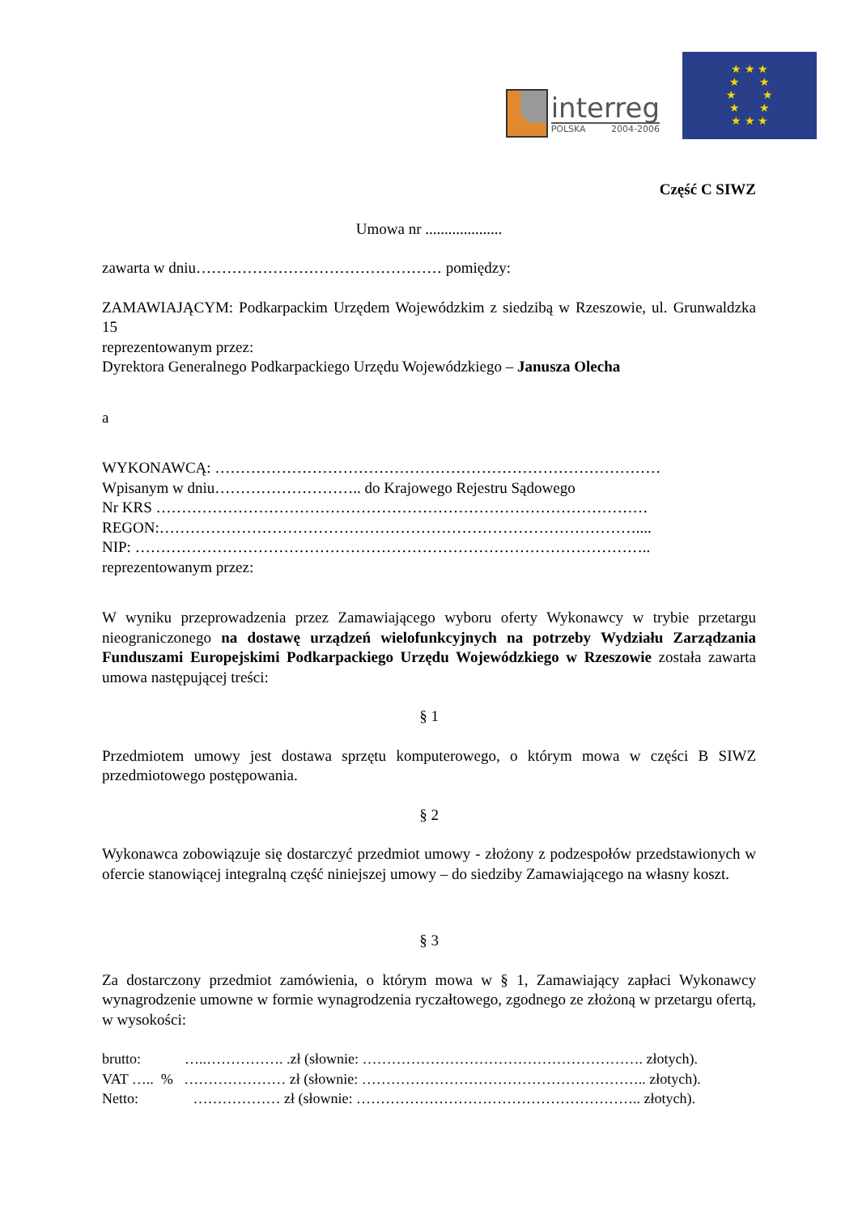interreg
POLSKA 2004-2006
★ ★ ★
★ ★
★ ★
★ ★
★ ★ ★
Część C SIWZ
Umowa nr ....................
zawarta w dniu………………………………………… pomiędzy:
ZAMAWIAJĄCYM: Podkarpackim Urzędem Wojewódzkim z siedzibą w Rzeszowie, ul. Grunwaldzka 15
reprezentowanym przez:
Dyrektora Generalnego Podkarpackiego Urzędu Wojewódzkiego – Janusza Olecha
a
WYKONAWCĄ: ……………………………………………………………………………
Wpisanym w dniu……………………….. do Krajowego Rejestru Sądowego
Nr KRS ……………………………………………………………………………………
REGON:…………………………………………………………………………………....
NIP: ………………………………………………………………………………………..
reprezentowanym przez:
W wyniku przeprowadzenia przez Zamawiającego wyboru oferty Wykonawcy w trybie przetargu nieograniczonego na dostawę urządzeń wielofunkcyjnych na potrzeby Wydziału Zarządzania Funduszami Europejskimi Podkarpackiego Urzędu Wojewódzkiego w Rzeszowie została zawarta umowa następującej treści:
§ 1
Przedmiotem umowy jest dostawa sprzętu komputerowego, o którym mowa w części B SIWZ przedmiotowego postępowania.
§ 2
Wykonawca zobowiązuje się dostarczyć przedmiot umowy - złożony z podzespołów przedstawionych w ofercie stanowiącej integralną część niniejszej umowy – do siedziby Zamawiającego na własny koszt.
§ 3
Za dostarczony przedmiot zamówienia, o którym mowa w § 1, Zamawiający zapłaci Wykonawcy wynagrodzenie umowne w formie wynagrodzenia ryczałtowego, zgodnego ze złożoną w przetargu ofertą, w wysokości:
brutto: …..……………. .zł (słownie: …………………………………………………. złotych).
VAT ….. % ………………… zł (słownie: ………………………………………………….. złotych).
Netto: ……………… zł (słownie: ………………………………………………….. złotych).